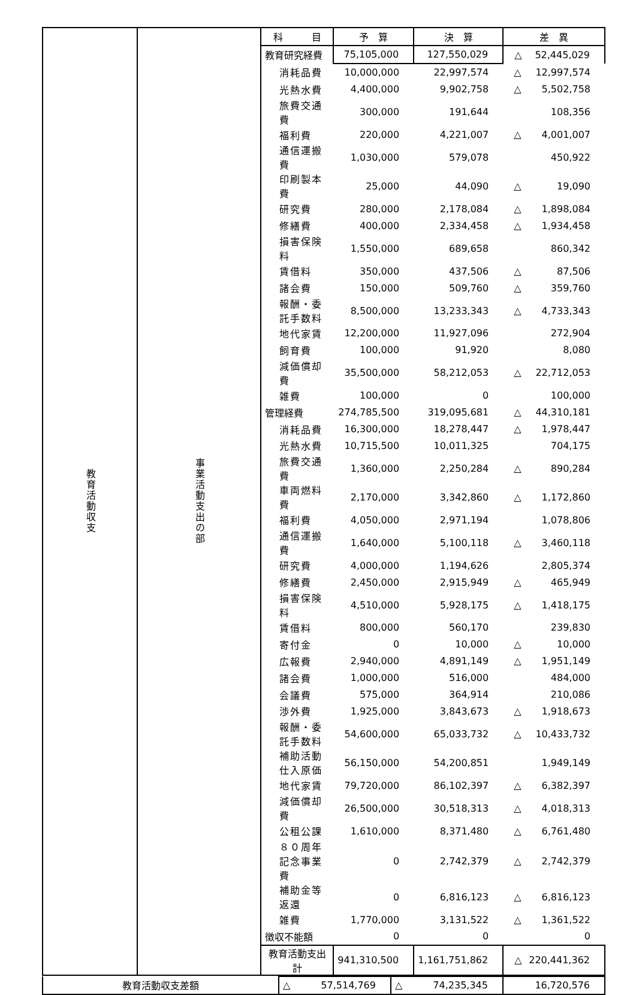| 教育活動収支 | 事業活動支出の部 | 科 目 | 予 算 | 決 算 | 差 異 | |
| | | 教育研究経費 | 75,105,000 | 127,550,029 | △ | 52,445,029 |
| | | 消耗品費 | 10,000,000 | 22,997,574 | △ | 12,997,574 |
| | | 光熱水費 | 4,400,000 | 9,902,758 | △ | 5,502,758 |
| | | 旅費交通費 | 300,000 | 191,644 | | 108,356 |
| | | 福利費 | 220,000 | 4,221,007 | △ | 4,001,007 |
| | | 通信運搬費 | 1,030,000 | 579,078 | | 450,922 |
| | | 印刷製本費 | 25,000 | 44,090 | △ | 19,090 |
| | | 研究費 | 280,000 | 2,178,084 | △ | 1,898,084 |
| | | 修繕費 | 400,000 | 2,334,458 | △ | 1,934,458 |
| | | 損害保険料 | 1,550,000 | 689,658 | | 860,342 |
| | | 賃借料 | 350,000 | 437,506 | △ | 87,506 |
| | | 諸会費 | 150,000 | 509,760 | △ | 359,760 |
| | | 報酬・委託手数料 | 8,500,000 | 13,233,343 | △ | 4,733,343 |
| | | 地代家賃 | 12,200,000 | 11,927,096 | | 272,904 |
| | | 飼育費 | 100,000 | 91,920 | | 8,080 |
| | | 減価償却費 | 35,500,000 | 58,212,053 | △ | 22,712,053 |
| | | 雑費 | 100,000 | 0 | | 100,000 |
| | | 管理経費 | 274,785,500 | 319,095,681 | △ | 44,310,181 |
| | | 消耗品費 | 16,300,000 | 18,278,447 | △ | 1,978,447 |
| | | 光熱水費 | 10,715,500 | 10,011,325 | | 704,175 |
| | | 旅費交通費 | 1,360,000 | 2,250,284 | △ | 890,284 |
| | | 車両燃料費 | 2,170,000 | 3,342,860 | △ | 1,172,860 |
| | | 福利費 | 4,050,000 | 2,971,194 | | 1,078,806 |
| | | 通信運搬費 | 1,640,000 | 5,100,118 | △ | 3,460,118 |
| | | 研究費 | 4,000,000 | 1,194,626 | | 2,805,374 |
| | | 修繕費 | 2,450,000 | 2,915,949 | △ | 465,949 |
| | | 損害保険料 | 4,510,000 | 5,928,175 | △ | 1,418,175 |
| | | 賃借料 | 800,000 | 560,170 | | 239,830 |
| | | 寄付金 | 0 | 10,000 | △ | 10,000 |
| | | 広報費 | 2,940,000 | 4,891,149 | △ | 1,951,149 |
| | | 諸会費 | 1,000,000 | 516,000 | | 484,000 |
| | | 会議費 | 575,000 | 364,914 | | 210,086 |
| | | 渉外費 | 1,925,000 | 3,843,673 | △ | 1,918,673 |
| | | 報酬・委託手数料 | 54,600,000 | 65,033,732 | △ | 10,433,732 |
| | | 補助活動仕入原価 | 56,150,000 | 54,200,851 | | 1,949,149 |
| | | 地代家賃 | 79,720,000 | 86,102,397 | △ | 6,382,397 |
| | | 減価償却費 | 26,500,000 | 30,518,313 | △ | 4,018,313 |
| | | 公租公課 | 1,610,000 | 8,371,480 | △ | 6,761,480 |
| | | ８０周年記念事業費 | 0 | 2,742,379 | △ | 2,742,379 |
| | | 補助金等返還 | 0 | 6,816,123 | △ | 6,816,123 |
| | | 雑費 | 1,770,000 | 3,131,522 | △ | 1,361,522 |
| | | 徴収不能額 | 0 | 0 | | 0 |
| | | 教育活動支出計 | 941,310,500 | 1,161,751,862 | △ | 220,441,362 |
| 教育活動収支差額 | △ 57,514,769 | △ 74,235,345 | 16,720,576 |